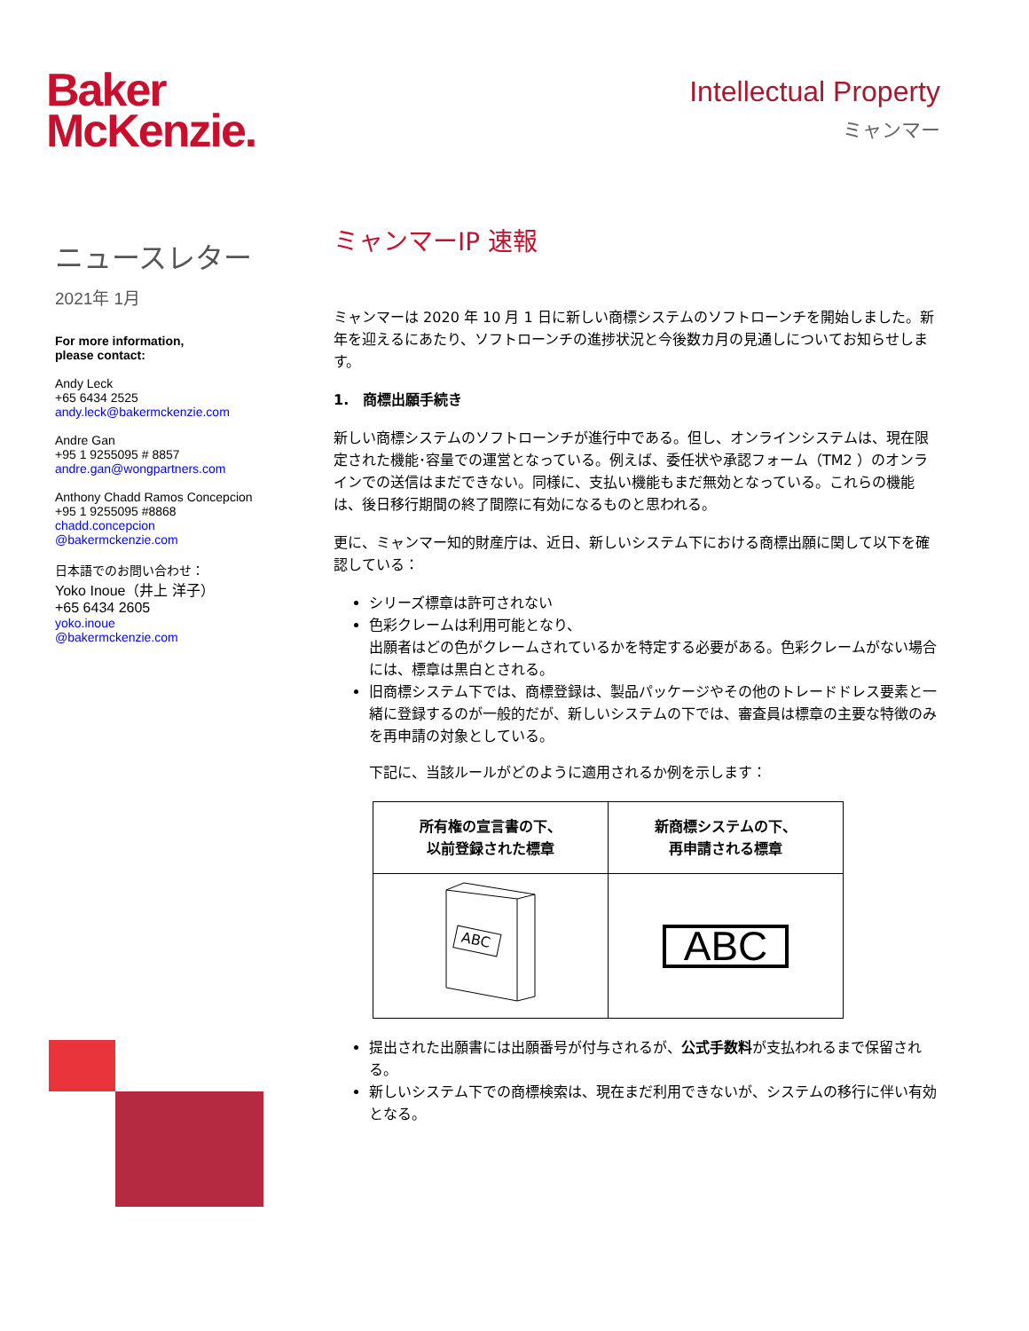Baker
McKenzie.
Intellectual Property
ミャンマー
ニュースレター
2021年 1月
For more information,
please contact:
Andy Leck
+65 6434 2525
andy.leck@bakermckenzie.com
Andre Gan
+95 1 9255095 # 8857
andre.gan@wongpartners.com
Anthony Chadd Ramos Concepcion
+95 1 9255095 #8868
chadd.concepcion
@bakermckenzie.com
日本語でのお問い合わせ：
Yoko Inoue（井上 洋子）
+65 6434 2605
yoko.inoue
@bakermckenzie.com
ミャンマーIP 速報
ミャンマーは 2020 年 10 月 1 日に新しい商標システムのソフトローンチを開始しました。新年を迎えるにあたり、ソフトローンチの進捗状況と今後数カ月の見通しについてお知らせします。
1.　商標出願手続き
新しい商標システムのソフトローンチが進行中である。但し、オンラインシステムは、現在限定された機能･容量での運営となっている。例えば、委任状や承認フォーム（TM2 ）のオンラインでの送信はまだできない。同様に、支払い機能もまだ無効となっている。これらの機能は、後日移行期間の終了間際に有効になるものと思われる。
更に、ミャンマー知的財産庁は、近日、新しいシステム下における商標出願に関して以下を確認している：
シリーズ標章は許可されない
色彩クレームは利用可能となり、
出願者はどの色がクレームされているかを特定する必要がある。色彩クレームがない場合には、標章は黒白とされる。
旧商標システム下では、商標登録は、製品パッケージやその他のトレードドレス要素と一緒に登録するのが一般的だが、新しいシステムの下では、審査員は標章の主要な特徴のみを再申請の対象としている。
下記に、当該ルールがどのように適用されるか例を示します：
| 所有権の宣言書の下、 以前登録された標章 | 新商標システムの下、 再申請される標章 |
| --- | --- |
| ABC | ABC |
提出された出願書には出願番号が付与されるが、公式手数料が支払われるまで保留される。
新しいシステム下での商標検索は、現在まだ利用できないが、システムの移行に伴い有効となる。